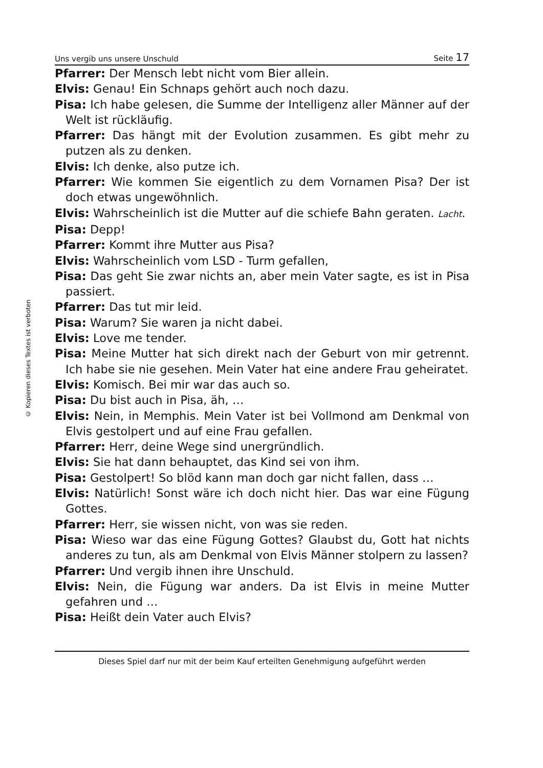© Kopieren dieses Textes ist verboten
Uns vergib uns unsere Unschuld Seite 17
Pfarrer: Der Mensch lebt nicht vom Bier allein.
Elvis: Genau! Ein Schnaps gehört auch noch dazu.
Pisa: Ich habe gelesen, die Summe der Intelligenz aller Männer auf der Welt ist rückläufig.
Pfarrer: Das hängt mit der Evolution zusammen. Es gibt mehr zu putzen als zu denken.
Elvis: Ich denke, also putze ich.
Pfarrer: Wie kommen Sie eigentlich zu dem Vornamen Pisa? Der ist doch etwas ungewöhnlich.
Elvis: Wahrscheinlich ist die Mutter auf die schiefe Bahn geraten. Lacht.
Pisa: Depp!
Pfarrer: Kommt ihre Mutter aus Pisa?
Elvis: Wahrscheinlich vom LSD - Turm gefallen,
Pisa: Das geht Sie zwar nichts an, aber mein Vater sagte, es ist in Pisa passiert.
Pfarrer: Das tut mir leid.
Pisa: Warum? Sie waren ja nicht dabei.
Elvis: Love me tender.
Pisa: Meine Mutter hat sich direkt nach der Geburt von mir getrennt. Ich habe sie nie gesehen. Mein Vater hat eine andere Frau geheiratet.
Elvis: Komisch. Bei mir war das auch so.
Pisa: Du bist auch in Pisa, äh, …
Elvis: Nein, in Memphis. Mein Vater ist bei Vollmond am Denkmal von Elvis gestolpert und auf eine Frau gefallen.
Pfarrer: Herr, deine Wege sind unergründlich.
Elvis: Sie hat dann behauptet, das Kind sei von ihm.
Pisa: Gestolpert! So blöd kann man doch gar nicht fallen, dass …
Elvis: Natürlich! Sonst wäre ich doch nicht hier. Das war eine Fügung Gottes.
Pfarrer: Herr, sie wissen nicht, von was sie reden.
Pisa: Wieso war das eine Fügung Gottes? Glaubst du, Gott hat nichts anderes zu tun, als am Denkmal von Elvis Männer stolpern zu lassen?
Pfarrer: Und vergib ihnen ihre Unschuld.
Elvis: Nein, die Fügung war anders. Da ist Elvis in meine Mutter gefahren und …
Pisa: Heißt dein Vater auch Elvis?
Dieses Spiel darf nur mit der beim Kauf erteilten Genehmigung aufgeführt werden